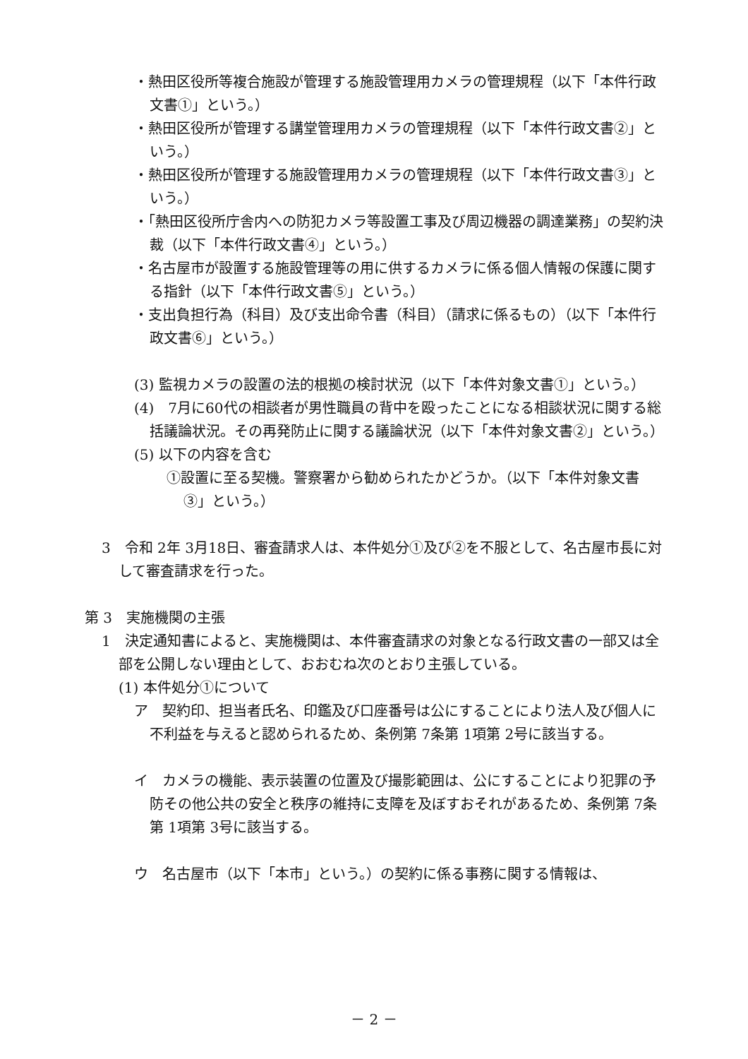・熱田区役所等複合施設が管理する施設管理用カメラの管理規程（以下「本件行政文書①」という。）
・熱田区役所が管理する講堂管理用カメラの管理規程（以下「本件行政文書②」という。）
・熱田区役所が管理する施設管理用カメラの管理規程（以下「本件行政文書③」という。）
・「熱田区役所庁舎内への防犯カメラ等設置工事及び周辺機器の調達業務」の契約決裁（以下「本件行政文書④」という。）
・名古屋市が設置する施設管理等の用に供するカメラに係る個人情報の保護に関する指針（以下「本件行政文書⑤」という。）
・支出負担行為（科目）及び支出命令書（科目）（請求に係るもの）（以下「本件行政文書⑥」という。）
(3) 監視カメラの設置の法的根拠の検討状況（以下「本件対象文書①」という。）
(4)　7月に60代の相談者が男性職員の背中を殴ったことになる相談状況に関する総括議論状況。その再発防止に関する議論状況（以下「本件対象文書②」という。）
(5) 以下の内容を含む
①設置に至る契機。警察署から勧められたかどうか。（以下「本件対象文書③」という。）
3　令和 2年 3月18日、審査請求人は、本件処分①及び②を不服として、名古屋市長に対して審査請求を行った。
第 3　実施機関の主張
1　決定通知書によると、実施機関は、本件審査請求の対象となる行政文書の一部又は全部を公開しない理由として、おおむね次のとおり主張している。
(1) 本件処分①について
ア　契約印、担当者氏名、印鑑及び口座番号は公にすることにより法人及び個人に不利益を与えると認められるため、条例第 7条第 1項第 2号に該当する。
イ　カメラの機能、表示装置の位置及び撮影範囲は、公にすることにより犯罪の予防その他公共の安全と秩序の維持に支障を及ぼすおそれがあるため、条例第 7条第 1項第 3号に該当する。
ウ　名古屋市（以下「本市」という。）の契約に係る事務に関する情報は、
－ 2 －